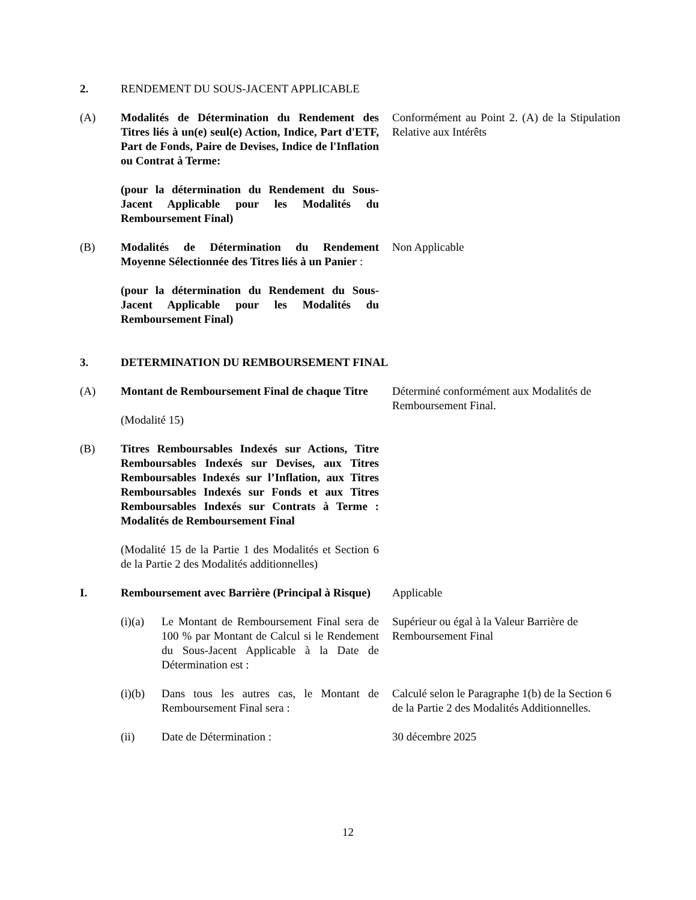2. RENDEMENT DU SOUS-JACENT APPLICABLE
(A) Modalités de Détermination du Rendement des Titres liés à un(e) seul(e) Action, Indice, Part d'ETF, Part de Fonds, Paire de Devises, Indice de l'Inflation ou Contrat à Terme:
(pour la détermination du Rendement du Sous-Jacent Applicable pour les Modalités du Remboursement Final)
Conformément au Point 2. (A) de la Stipulation Relative aux Intérêts
(B) Modalités de Détermination du Rendement Moyenne Sélectionnée des Titres liés à un Panier :
(pour la détermination du Rendement du Sous-Jacent Applicable pour les Modalités du Remboursement Final)
Non Applicable
3. DETERMINATION DU REMBOURSEMENT FINAL
(A) Montant de Remboursement Final de chaque Titre
(Modalité 15)
Déterminé conformément aux Modalités de Remboursement Final.
(B) Titres Remboursables Indexés sur Actions, Titre Remboursables Indexés sur Devises, aux Titres Remboursables Indexés sur l’Inflation, aux Titres Remboursables Indexés sur Fonds et aux Titres Remboursables Indexés sur Contrats à Terme : Modalités de Remboursement Final
(Modalité 15 de la Partie 1 des Modalités et Section 6 de la Partie 2 des Modalités additionnelles)
I. Remboursement avec Barrière (Principal à Risque)
Applicable
(i)(a)
Le Montant de Remboursement Final sera de 100 % par Montant de Calcul si le Rendement du Sous-Jacent Applicable à la Date de Détermination est :
Supérieur ou égal à la Valeur Barrière de Remboursement Final
(i)(b)
Dans tous les autres cas, le Montant de Remboursement Final sera :
Calculé selon le Paragraphe 1(b) de la Section 6 de la Partie 2 des Modalités Additionnelles.
(ii) Date de Détermination : 30 décembre 2025
12